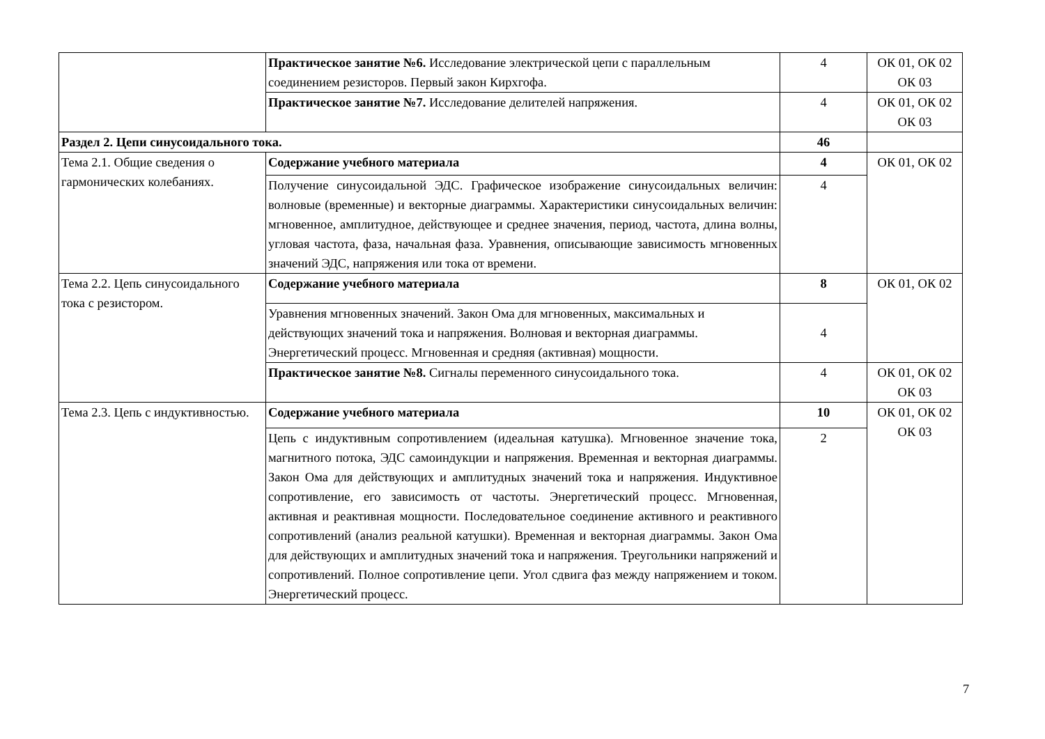| | Практическое занятие №6. Исследование электрической цепи с параллельным соединением резисторов. Первый закон Кирхгофа. | 4 | ОК 01, ОК 02 ОК 03 |
| | Практическое занятие №7. Исследование делителей напряжения. | 4 | ОК 01, ОК 02 ОК 03 |
| Раздел 2. Цепи синусоидального тока. | | 46 | |
| Тема 2.1. Общие сведения о гармонических колебаниях. | Содержание учебного материала | 4 | ОК 01, ОК 02 |
| | Получение синусоидальной ЭДС. Графическое изображение синусоидальных величин: волновые (временные) и векторные диаграммы. Характеристики синусоидальных величин: мгновенное, амплитудное, действующее и среднее значения, период, частота, длина волны, угловая частота, фаза, начальная фаза. Уравнения, описывающие зависимость мгновенных значений ЭДС, напряжения или тока от времени. | 4 | |
| Тема 2.2. Цепь синусоидального тока с резистором. | Содержание учебного материала | 8 | ОК 01, ОК 02 |
| | Уравнения мгновенных значений. Закон Ома для мгновенных, максимальных и действующих значений тока и напряжения. Волновая и векторная диаграммы. Энергетический процесс. Мгновенная и средняя (активная) мощности. | 4 | |
| | Практическое занятие №8. Сигналы переменного синусоидального тока. | 4 | ОК 01, ОК 02 ОК 03 |
| Тема 2.3. Цепь с индуктивностью. | Содержание учебного материала | 10 | ОК 01, ОК 02 ОК 03 |
| | Цепь с индуктивным сопротивлением (идеальная катушка). Мгновенное значение тока, магнитного потока, ЭДС самоиндукции и напряжения. Временная и векторная диаграммы. Закон Ома для действующих и амплитудных значений тока и напряжения. Индуктивное сопротивление, его зависимость от частоты. Энергетический процесс. Мгновенная, активная и реактивная мощности. Последовательное соединение активного и реактивного сопротивлений (анализ реальной катушки). Временная и векторная диаграммы. Закон Ома для действующих и амплитудных значений тока и напряжения. Треугольники напряжений и сопротивлений. Полное сопротивление цепи. Угол сдвига фаз между напряжением и током. Энергетический процесс. | 2 | |
7